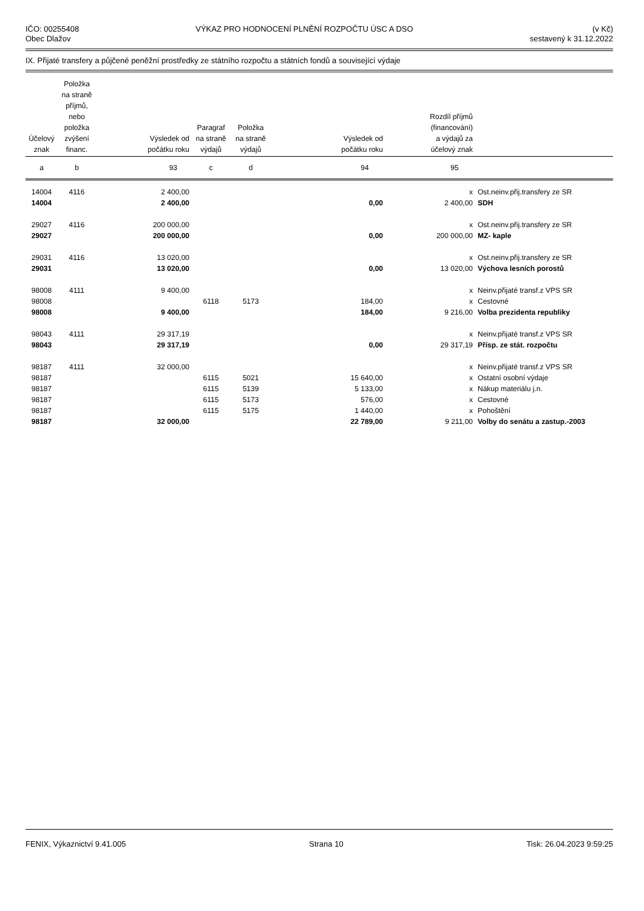IČO: 00255408
Obec Dlažov
VÝKAZ PRO HODNOCENÍ PLNĚNÍ ROZPOČTU ÚSC A DSO
(v Kč)
sestavený k 31.12.2022
IX. Přijaté transfery a půjčené peněžní prostředky ze státního rozpočtu a státních fondů a související výdaje
| Účelový znak | Položka na straně příjmů, nebo položka zvýšení financ. | Výsledek od počátku roku | Paragraf na straně výdajů | Položka na straně výdajů | Výsledek od počátku roku | Rozdíl příjmů (financování) a výdajů za účelový znak | |
| --- | --- | --- | --- | --- | --- | --- | --- |
| a | b | 93 | c | d | 94 | 95 | |
| 14004 | 4116 | 2 400,00 | | | | x | Ost.neinv.přij.transfery ze SR |
| 14004 | | 2 400,00 | | | 0,00 | 2 400,00 | SDH |
| 29027 | 4116 | 200 000,00 | | | | x | Ost.neinv.přij.transfery ze SR |
| 29027 | | 200 000,00 | | | 0,00 | 200 000,00 | MZ- kaple |
| 29031 | 4116 | 13 020,00 | | | | x | Ost.neinv.přij.transfery ze SR |
| 29031 | | 13 020,00 | | | 0,00 | 13 020,00 | Výchova lesních porostů |
| 98008 | 4111 | 9 400,00 | | | | x | Neinv.přijaté transf.z VPS SR |
| 98008 | | | 6118 | 5173 | 184,00 | x | Cestovné |
| 98008 | | 9 400,00 | | | 184,00 | 9 216,00 | Volba prezidenta republiky |
| 98043 | 4111 | 29 317,19 | | | | x | Neinv.přijaté transf.z VPS SR |
| 98043 | | 29 317,19 | | | 0,00 | 29 317,19 | Přísp. ze stát. rozpočtu |
| 98187 | 4111 | 32 000,00 | | | | x | Neinv.přijaté transf.z VPS SR |
| 98187 | | | 6115 | 5021 | 15 640,00 | x | Ostatní osobní výdaje |
| 98187 | | | 6115 | 5139 | 5 133,00 | x | Nákup materiálu j.n. |
| 98187 | | | 6115 | 5173 | 576,00 | x | Cestovné |
| 98187 | | | 6115 | 5175 | 1 440,00 | x | Pohoštění |
| 98187 | | 32 000,00 | | | 22 789,00 | 9 211,00 | Volby do senátu a zastup.-2003 |
FENIX, Výkaznictví 9.41.005 Strana 10 Tisk: 26.04.2023 9:59:25